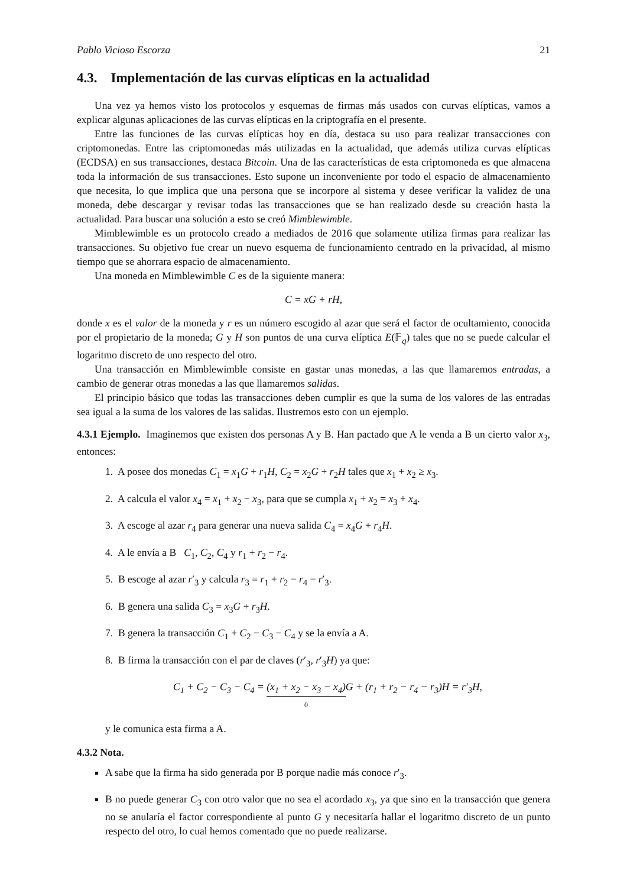Pablo Vicioso Escorza 21
4.3. Implementación de las curvas elípticas en la actualidad
Una vez ya hemos visto los protocolos y esquemas de firmas más usados con curvas elípticas, vamos a explicar algunas aplicaciones de las curvas elípticas en la criptografía en el presente.
Entre las funciones de las curvas elípticas hoy en día, destaca su uso para realizar transacciones con criptomonedas. Entre las criptomonedas más utilizadas en la actualidad, que además utiliza curvas elípticas (ECDSA) en sus transacciones, destaca Bitcoin. Una de las características de esta criptomoneda es que almacena toda la información de sus transacciones. Esto supone un inconveniente por todo el espacio de almacenamiento que necesita, lo que implica que una persona que se incorpore al sistema y desee verificar la validez de una moneda, debe descargar y revisar todas las transacciones que se han realizado desde su creación hasta la actualidad. Para buscar una solución a esto se creó Mimblewimble.
Mimblewimble es un protocolo creado a mediados de 2016 que solamente utiliza firmas para realizar las transacciones. Su objetivo fue crear un nuevo esquema de funcionamiento centrado en la privacidad, al mismo tiempo que se ahorrara espacio de almacenamiento.
Una moneda en Mimblewimble C es de la siguiente manera:
C = xG + rH,
donde x es el valor de la moneda y r es un número escogido al azar que será el factor de ocultamiento, conocida por el propietario de la moneda; G y H son puntos de una curva elíptica E(𝔽<sub>q</sub>) tales que no se puede calcular el logaritmo discreto de uno respecto del otro.
Una transacción en Mimblewimble consiste en gastar unas monedas, a las que llamaremos entradas, a cambio de generar otras monedas a las que llamaremos salidas.
El principio básico que todas las transacciones deben cumplir es que la suma de los valores de las entradas sea igual a la suma de los valores de las salidas. Ilustremos esto con un ejemplo.
4.3.1 Ejemplo. Imaginemos que existen dos personas A y B. Han pactado que A le venda a B un cierto valor x<sub>3</sub>, entonces:
1. A posee dos monedas C<sub>1</sub> = x<sub>1</sub>G + r<sub>1</sub>H, C<sub>2</sub> = x<sub>2</sub>G + r<sub>2</sub>H tales que x<sub>1</sub> + x<sub>2</sub> ≥ x<sub>3</sub>.
2. A calcula el valor x<sub>4</sub> = x<sub>1</sub> + x<sub>2</sub> − x<sub>3</sub>, para que se cumpla x<sub>1</sub> + x<sub>2</sub> = x<sub>3</sub> + x<sub>4</sub>.
3. A escoge al azar r<sub>4</sub> para generar una nueva salida C<sub>4</sub> = x<sub>4</sub>G + r<sub>4</sub>H.
4. A le envía a B C<sub>1</sub>, C<sub>2</sub>, C<sub>4</sub> y r<sub>1</sub> + r<sub>2</sub> − r<sub>4</sub>.
5. B escoge al azar r′<sub>3</sub> y calcula r<sub>3</sub> = r<sub>1</sub> + r<sub>2</sub> − r<sub>4</sub> − r′<sub>3</sub>.
6. B genera una salida C<sub>3</sub> = x<sub>3</sub>G + r<sub>3</sub>H.
7. B genera la transacción C<sub>1</sub> + C<sub>2</sub> − C<sub>3</sub> − C<sub>4</sub> y se la envía a A.
8. B firma la transacción con el par de claves (r′<sub>3</sub>, r′<sub>3</sub>H) ya que:
C<sub>1</sub> + C<sub>2</sub> − C<sub>3</sub> − C<sub>4</sub> = (x<sub>1</sub> + x<sub>2</sub> − x<sub>3</sub> − x<sub>4</sub>)
0 G + (r<sub>1</sub> + r<sub>2</sub> − r<sub>4</sub> − r<sub>3</sub>)H = r′<sub>3</sub>H,
y le comunica esta firma a A.
4.3.2 Nota.
A sabe que la firma ha sido generada por B porque nadie más conoce r′<sub>3</sub>.
B no puede generar C<sub>3</sub> con otro valor que no sea el acordado x<sub>3</sub>, ya que sino en la transacción que genera no se anularía el factor correspondiente al punto G y necesitaría hallar el logaritmo discreto de un punto respecto del otro, lo cual hemos comentado que no puede realizarse.